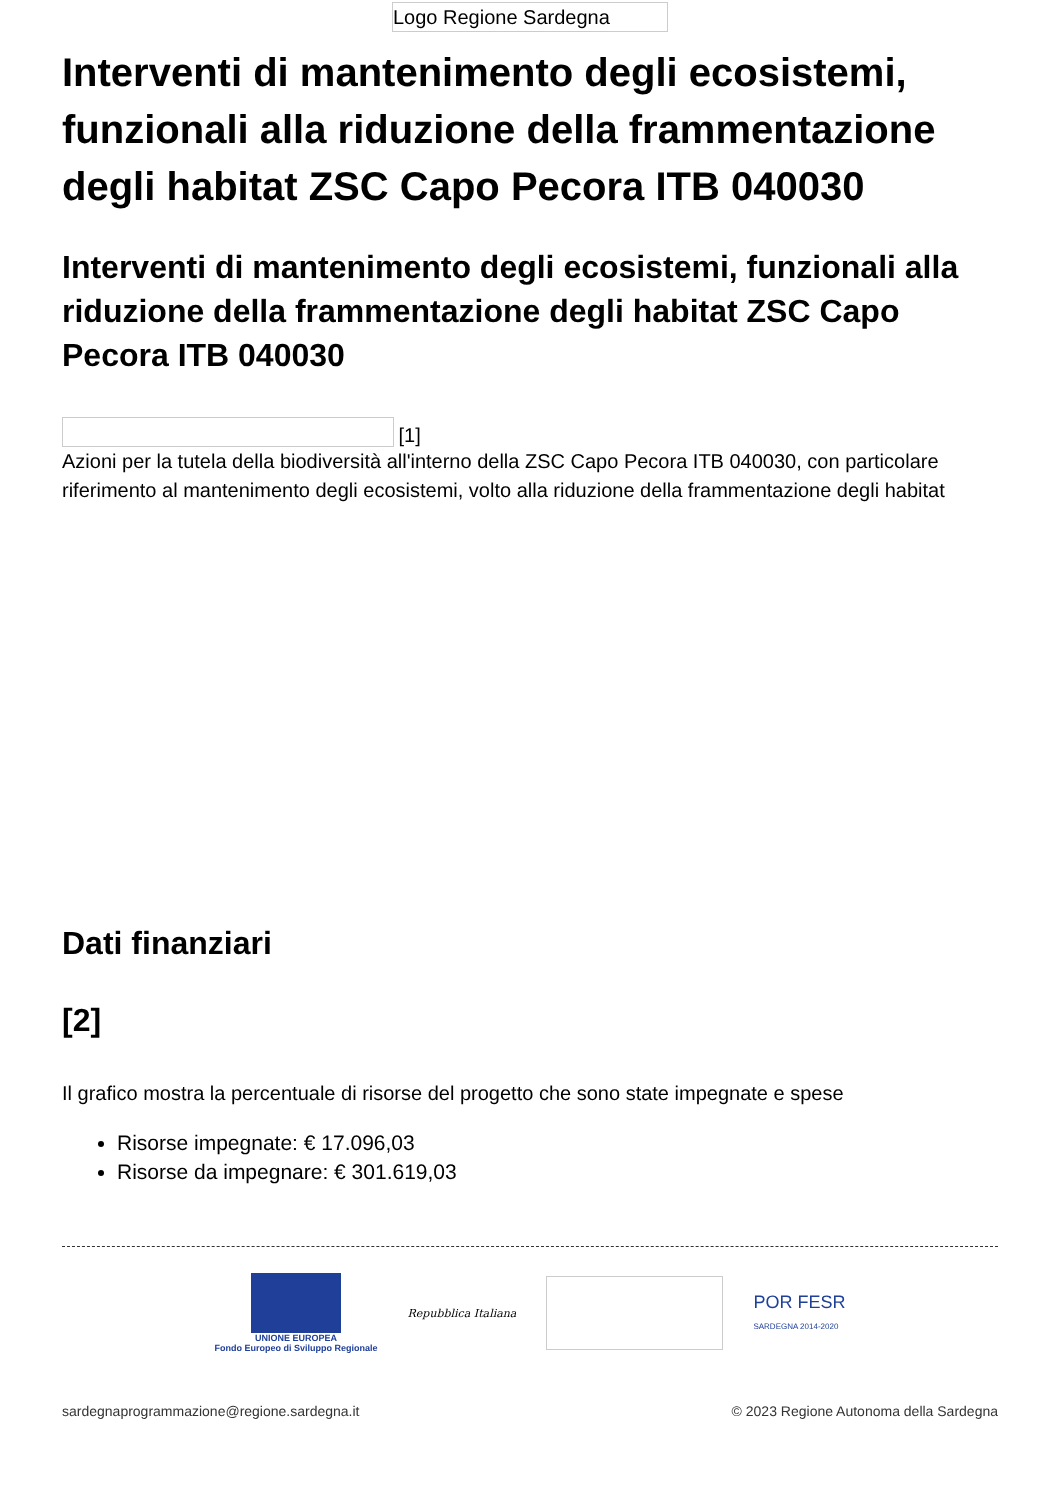Logo Regione Sardegna
Interventi di mantenimento degli ecosistemi, funzionali alla riduzione della frammentazione degli habitat ZSC Capo Pecora ITB 040030
Interventi di mantenimento degli ecosistemi, funzionali alla riduzione della frammentazione degli habitat ZSC Capo Pecora ITB 040030
[1]
Azioni per la tutela della biodiversità all'interno della ZSC Capo Pecora ITB 040030, con particolare riferimento al mantenimento degli ecosistemi, volto alla riduzione della frammentazione degli habitat
Dati finanziari
[2]
Il grafico mostra la percentuale di risorse del progetto che sono state impegnate e spese
Risorse impegnate: € 17.096,03
Risorse da impegnare: € 301.619,03
UNIONE EUROPEA
Fondo Europeo di Sviluppo Regionale
Repubblica Italiana
POR FESR
SARDEGNA 2014-2020
sardegnaprogrammazione@regione.sardegna.it © 2023 Regione Autonoma della Sardegna